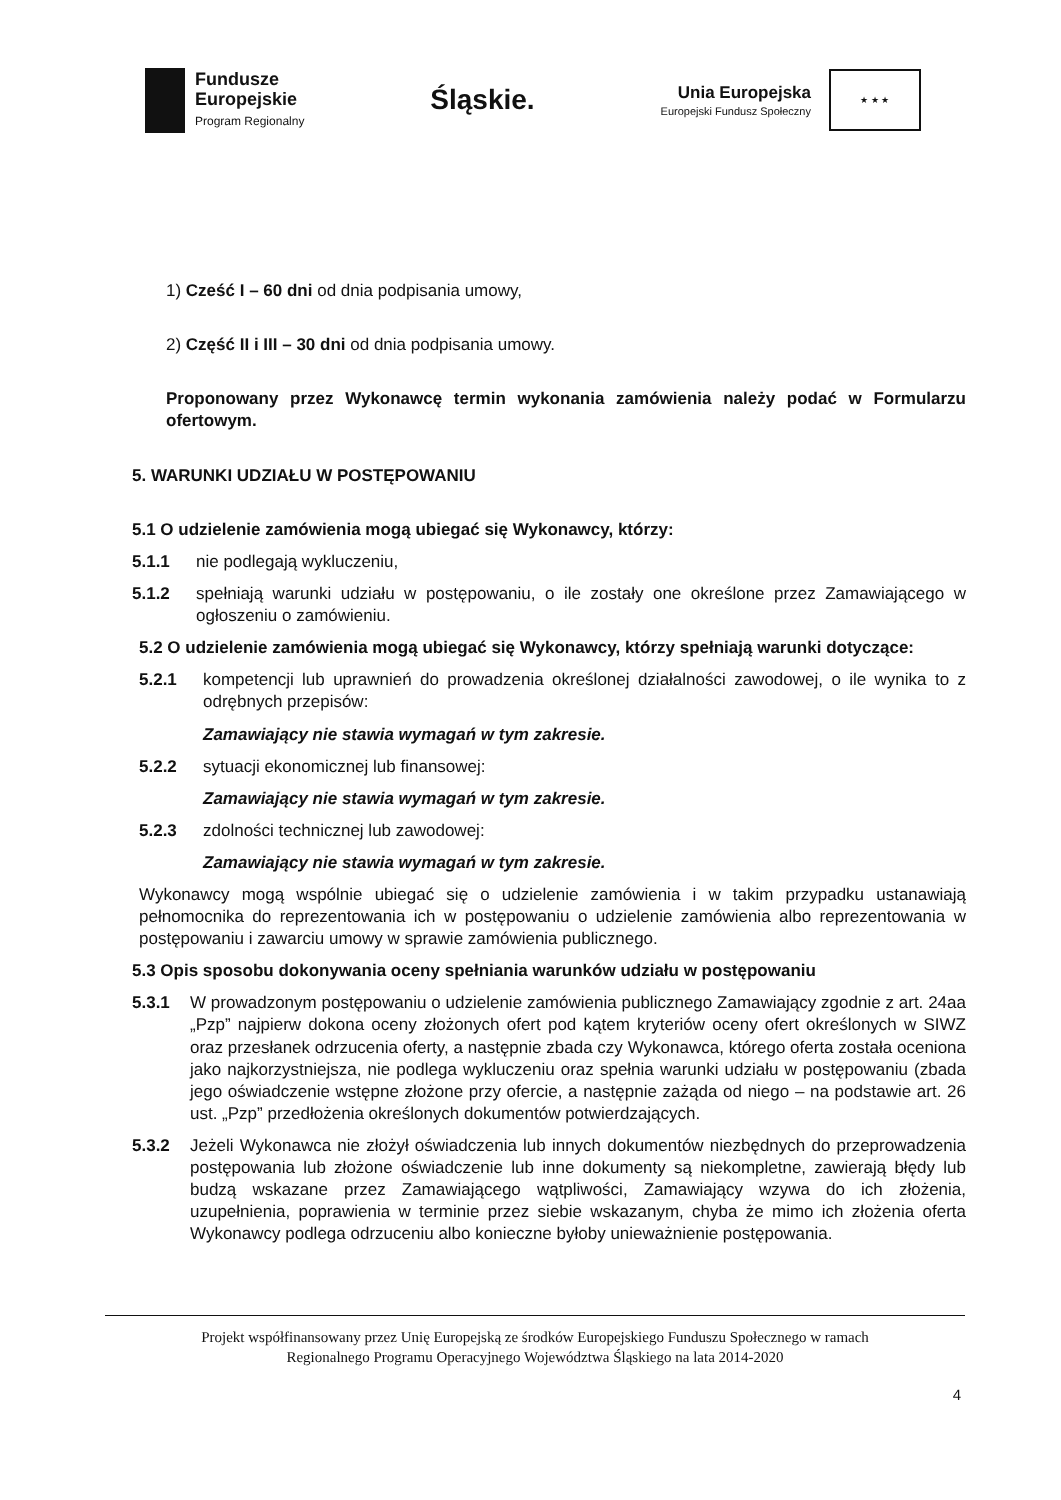Fundusze
Europejskie
Program Regionalny
Śląskie.
Unia Europejska
Europejski Fundusz Społeczny
★ ★ ★
1) Cześć I – 60 dni od dnia podpisania umowy,
2) Część II i III – 30 dni od dnia podpisania umowy.
Proponowany przez Wykonawcę termin wykonania zamówienia należy podać w Formularzu ofertowym.
5. WARUNKI UDZIAŁU W POSTĘPOWANIU
5.1 O udzielenie zamówienia mogą ubiegać się Wykonawcy, którzy:
5.1.1 nie podlegają wykluczeniu,
5.1.2 spełniają warunki udziału w postępowaniu, o ile zostały one określone przez Zamawiającego w ogłoszeniu o zamówieniu.
5.2 O udzielenie zamówienia mogą ubiegać się Wykonawcy, którzy spełniają warunki dotyczące:
5.2.1 kompetencji lub uprawnień do prowadzenia określonej działalności zawodowej, o ile wynika to z odrębnych przepisów:
Zamawiający nie stawia wymagań w tym zakresie.
5.2.2 sytuacji ekonomicznej lub finansowej:
Zamawiający nie stawia wymagań w tym zakresie.
5.2.3 zdolności technicznej lub zawodowej:
Zamawiający nie stawia wymagań w tym zakresie.
Wykonawcy mogą wspólnie ubiegać się o udzielenie zamówienia i w takim przypadku ustanawiają pełnomocnika do reprezentowania ich w postępowaniu o udzielenie zamówienia albo reprezentowania w postępowaniu i zawarciu umowy w sprawie zamówienia publicznego.
5.3 Opis sposobu dokonywania oceny spełniania warunków udziału w postępowaniu
5.3.1 W prowadzonym postępowaniu o udzielenie zamówienia publicznego Zamawiający zgodnie z art. 24aa „Pzp” najpierw dokona oceny złożonych ofert pod kątem kryteriów oceny ofert określonych w SIWZ oraz przesłanek odrzucenia oferty, a następnie zbada czy Wykonawca, którego oferta została oceniona jako najkorzystniejsza, nie podlega wykluczeniu oraz spełnia warunki udziału w postępowaniu (zbada jego oświadczenie wstępne złożone przy ofercie, a następnie zażąda od niego – na podstawie art. 26 ust. „Pzp” przedłożenia określonych dokumentów potwierdzających.
5.3.2 Jeżeli Wykonawca nie złożył oświadczenia lub innych dokumentów niezbędnych do przeprowadzenia postępowania lub złożone oświadczenie lub inne dokumenty są niekompletne, zawierają błędy lub budzą wskazane przez Zamawiającego wątpliwości, Zamawiający wzywa do ich złożenia, uzupełnienia, poprawienia w terminie przez siebie wskazanym, chyba że mimo ich złożenia oferta Wykonawcy podlega odrzuceniu albo konieczne byłoby unieważnienie postępowania.
Projekt współfinansowany przez Unię Europejską ze środków Europejskiego Funduszu Społecznego w ramach
Regionalnego Programu Operacyjnego Województwa Śląskiego na lata 2014-2020
4